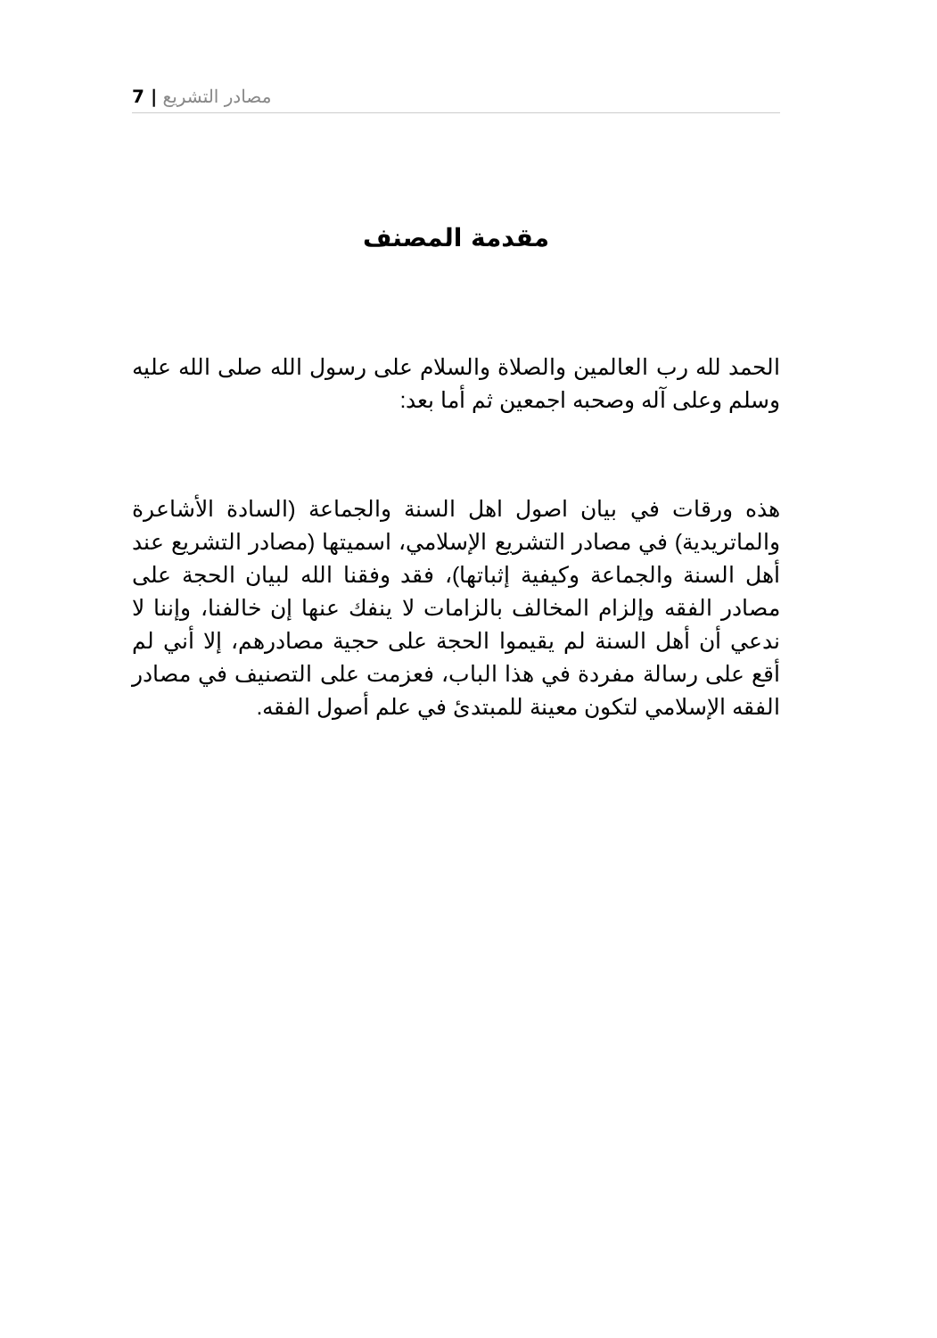7 | مصادر التشريع
مقدمة المصنف
الحمد لله رب العالمين والصلاة والسلام على رسول الله صلى الله عليه وسلم وعلى آله وصحبه اجمعين ثم أما بعد:
هذه ورقات في بيان اصول اهل السنة والجماعة (السادة الأشاعرة والماتريدية) في مصادر التشريع الإسلامي، اسميتها (مصادر التشريع عند أهل السنة والجماعة وكيفية إثباتها)، فقد وفقنا الله لبيان الحجة على مصادر الفقه وإلزام المخالف بالزامات لا ينفك عنها إن خالفنا، وإننا لا ندعي أن أهل السنة لم يقيموا الحجة على حجية مصادرهم، إلا أني لم أقع على رسالة مفردة في هذا الباب، فعزمت على التصنيف في مصادر الفقه الإسلامي لتكون معينة للمبتدئ في علم أصول الفقه.